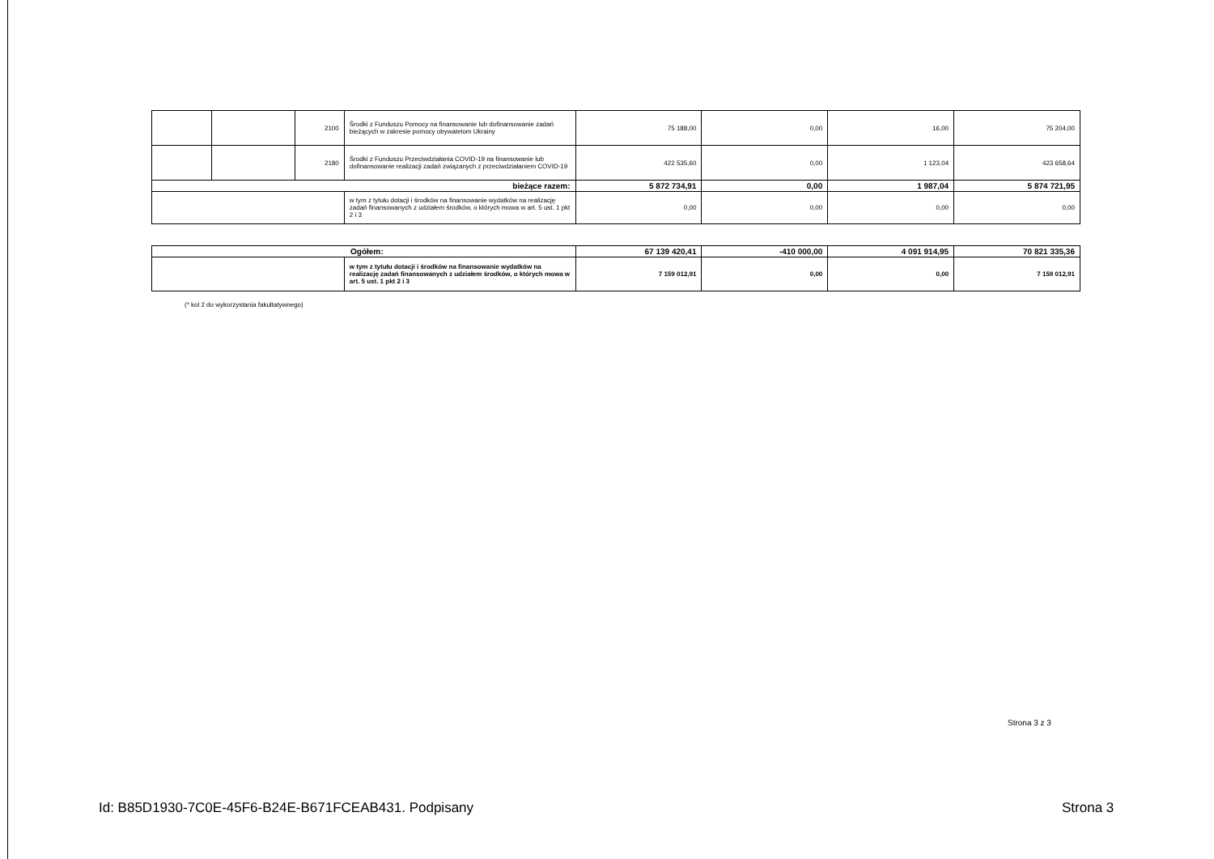| | | 2100 | Środki z Funduszu Pomocy na finansowanie lub dofinansowanie zadań bieżących w zakresie pomocy obywatelom Ukrainy | 75 188,00 | 0,00 | 16,00 | 75 204,00 |
| | | 2180 | Środki z Funduszu Przeciwdziałania COVID-19 na finansowanie lub dofinansowanie realizacji zadań związanych z przeciwdziałaniem COVID-19 | 422 535,60 | 0,00 | 1 123,04 | 423 658,64 |
| bieżące razem: | | | | 5 872 734,91 | 0,00 | 1 987,04 | 5 874 721,95 |
| | | | w tym z tytułu dotacji i środków na finansowanie wydatków na realizację zadań finansowanych z udziałem środków, o których mowa w art. 5 ust. 1 pkt 2 i 3 | 0,00 | 0,00 | 0,00 | 0,00 |
| Ogółem: | | 67 139 420,41 | -410 000,00 | 4 091 914,95 | 70 821 335,36 |
| | w tym z tytułu dotacji i środków na finansowanie wydatków na realizację zadań finansowanych z udziałem środków, o których mowa w art. 5 ust. 1 pkt 2 i 3 | 7 159 012,91 | 0,00 | 0,00 | 7 159 012,91 |
(* kol 2 do wykorzystania fakultatywnego)
Strona 3 z 3
Id: B85D1930-7C0E-45F6-B24E-B671FCEAB431. Podpisany
Strona 3